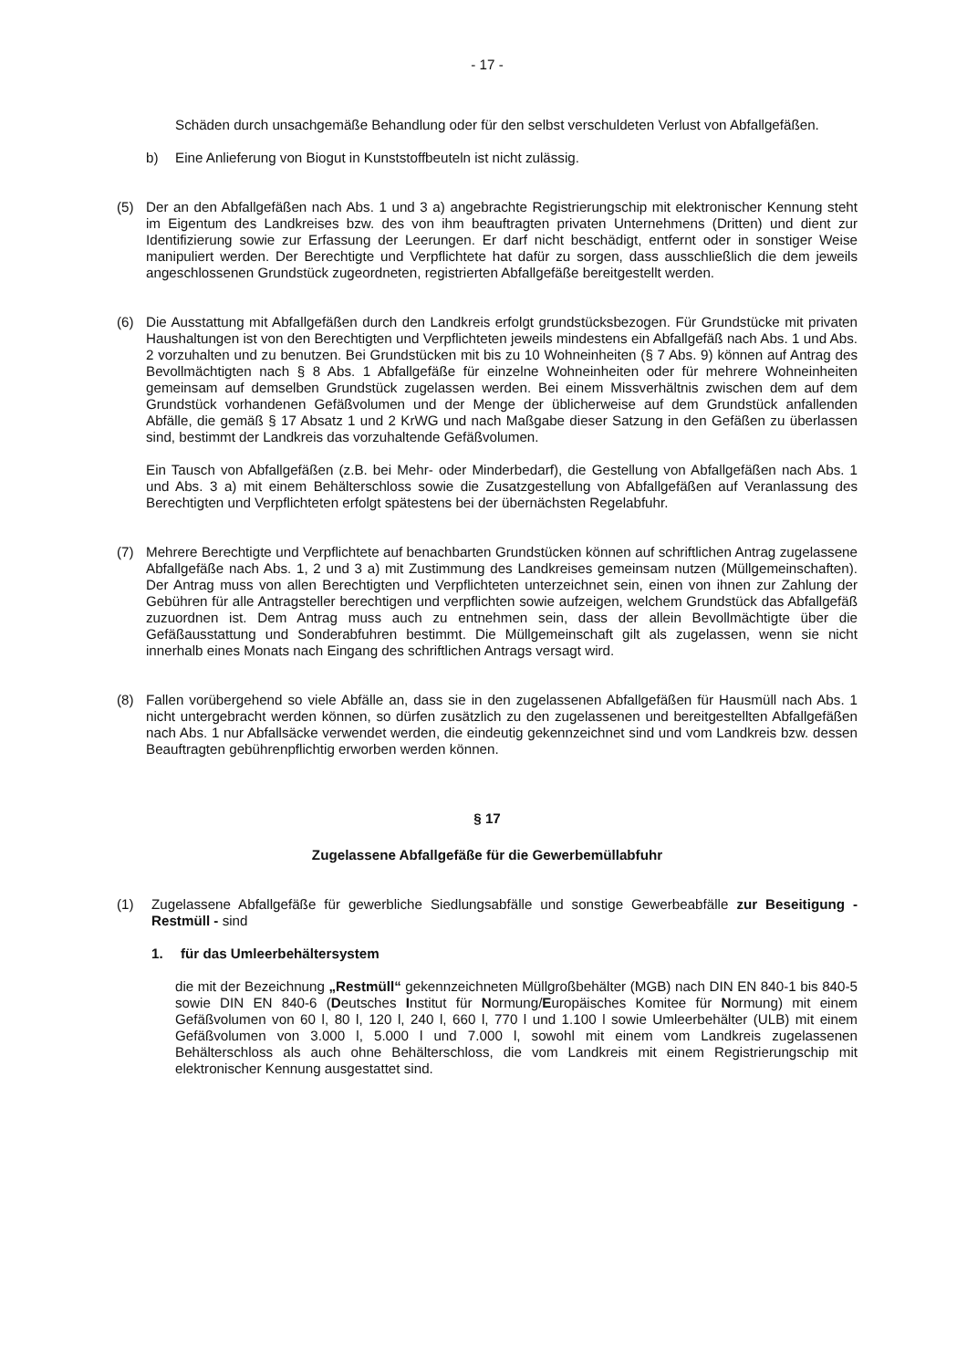- 17 -
Schäden durch unsachgemäße Behandlung oder für den selbst verschuldeten Verlust von Abfallgefäßen.
b) Eine Anlieferung von Biogut in Kunststoffbeuteln ist nicht zulässig.
(5) Der an den Abfallgefäßen nach Abs. 1 und 3 a) angebrachte Registrierungschip mit elektronischer Kennung steht im Eigentum des Landkreises bzw. des von ihm beauftragten privaten Unternehmens (Dritten) und dient zur Identifizierung sowie zur Erfassung der Leerungen. Er darf nicht beschädigt, entfernt oder in sonstiger Weise manipuliert werden. Der Berechtigte und Verpflichtete hat dafür zu sorgen, dass ausschließlich die dem jeweils angeschlossenen Grundstück zugeordneten, registrierten Abfallgefäße bereitgestellt werden.
(6) Die Ausstattung mit Abfallgefäßen durch den Landkreis erfolgt grundstücksbezogen. Für Grundstücke mit privaten Haushaltungen ist von den Berechtigten und Verpflichteten jeweils mindestens ein Abfallgefäß nach Abs. 1 und Abs. 2 vorzuhalten und zu benutzen. Bei Grundstücken mit bis zu 10 Wohneinheiten (§ 7 Abs. 9) können auf Antrag des Bevollmächtigten nach § 8 Abs. 1 Abfallgefäße für einzelne Wohneinheiten oder für mehrere Wohneinheiten gemeinsam auf demselben Grundstück zugelassen werden. Bei einem Missverhältnis zwischen dem auf dem Grundstück vorhandenen Gefäßvolumen und der Menge der üblicherweise auf dem Grundstück anfallenden Abfälle, die gemäß § 17 Absatz 1 und 2 KrWG und nach Maßgabe dieser Satzung in den Gefäßen zu überlassen sind, bestimmt der Landkreis das vorzuhaltende Gefäßvolumen.
Ein Tausch von Abfallgefäßen (z.B. bei Mehr- oder Minderbedarf), die Gestellung von Abfallgefäßen nach Abs. 1 und Abs. 3 a) mit einem Behälterschloss sowie die Zusatzgestellung von Abfallgefäßen auf Veranlassung des Berechtigten und Verpflichteten erfolgt spätestens bei der übernächsten Regelabfuhr.
(7) Mehrere Berechtigte und Verpflichtete auf benachbarten Grundstücken können auf schriftlichen Antrag zugelassene Abfallgefäße nach Abs. 1, 2 und 3 a) mit Zustimmung des Landkreises gemeinsam nutzen (Müllgemeinschaften). Der Antrag muss von allen Berechtigten und Verpflichteten unterzeichnet sein, einen von ihnen zur Zahlung der Gebühren für alle Antragsteller berechtigen und verpflichten sowie aufzeigen, welchem Grundstück das Abfallgefäß zuzuordnen ist. Dem Antrag muss auch zu entnehmen sein, dass der allein Bevollmächtigte über die Gefäßausstattung und Sonderabfuhren bestimmt. Die Müllgemeinschaft gilt als zugelassen, wenn sie nicht innerhalb eines Monats nach Eingang des schriftlichen Antrags versagt wird.
(8) Fallen vorübergehend so viele Abfälle an, dass sie in den zugelassenen Abfallgefäßen für Hausmüll nach Abs. 1 nicht untergebracht werden können, so dürfen zusätzlich zu den zugelassenen und bereitgestellten Abfallgefäßen nach Abs. 1 nur Abfallsäcke verwendet werden, die eindeutig gekennzeichnet sind und vom Landkreis bzw. dessen Beauftragten gebührenpflichtig erworben werden können.
§ 17
Zugelassene Abfallgefäße für die Gewerbemüllabfuhr
(1) Zugelassene Abfallgefäße für gewerbliche Siedlungsabfälle und sonstige Gewerbeabfälle zur Beseitigung - Restmüll - sind
1. für das Umleerbehältersystem
die mit der Bezeichnung „Restmüll“ gekennzeichneten Müllgroßbehälter (MGB) nach DIN EN 840-1 bis 840-5 sowie DIN EN 840-6 (Deutsches Institut für Normung/Europäisches Komitee für Normung) mit einem Gefäßvolumen von 60 l, 80 l, 120 l, 240 l, 660 l, 770 l und 1.100 l sowie Umleerbehälter (ULB) mit einem Gefäßvolumen von 3.000 l, 5.000 l und 7.000 l, sowohl mit einem vom Landkreis zugelassenen Behälterschloss als auch ohne Behälterschloss, die vom Landkreis mit einem Registrierungschip mit elektronischer Kennung ausgestattet sind.